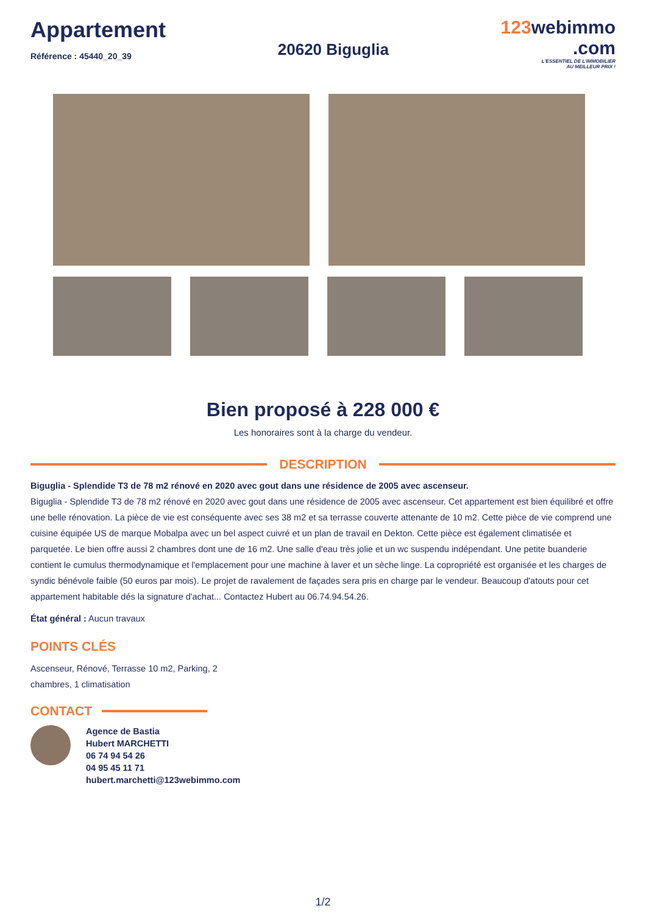Appartement
Référence : 45440_20_39
20620 Biguglia
123webimmo
.com
L'ESSENTIEL DE L'IMMOBILIER
AU MEILLEUR PRIX !
Bien proposé à 228 000 €
Les honoraires sont à la charge du vendeur.
DESCRIPTION
Biguglia - Splendide T3 de 78 m2 rénové en 2020 avec gout dans une résidence de 2005 avec ascenseur.
Biguglia - Splendide T3 de 78 m2 rénové en 2020 avec gout dans une résidence de 2005 avec ascenseur. Cet appartement est bien équilibré et offre une belle rénovation. La pièce de vie est conséquente avec ses 38 m2 et sa terrasse couverte attenante de 10 m2. Cette pièce de vie comprend une cuisine équipée US de marque Mobalpa avec un bel aspect cuivré et un plan de travail en Dekton. Cette pièce est également climatisée et parquetée. Le bien offre aussi 2 chambres dont une de 16 m2. Une salle d'eau très jolie et un wc suspendu indépendant. Une petite buanderie contient le cumulus thermodynamique et l'emplacement pour une machine à laver et un sèche linge. La copropriété est organisée et les charges de syndic bénévole faible (50 euros par mois). Le projet de ravalement de façades sera pris en charge par le vendeur. Beaucoup d'atouts pour cet appartement habitable dés la signature d'achat... Contactez Hubert au 06.74.94.54.26.
État général : Aucun travaux
POINTS CLÉS
Ascenseur, Rénové, Terrasse 10 m2, Parking, 2 chambres, 1 climatisation
CONTACT
Agence de Bastia
Hubert MARCHETTI
06 74 94 54 26
04 95 45 11 71
hubert.marchetti@123webimmo.com
1/2